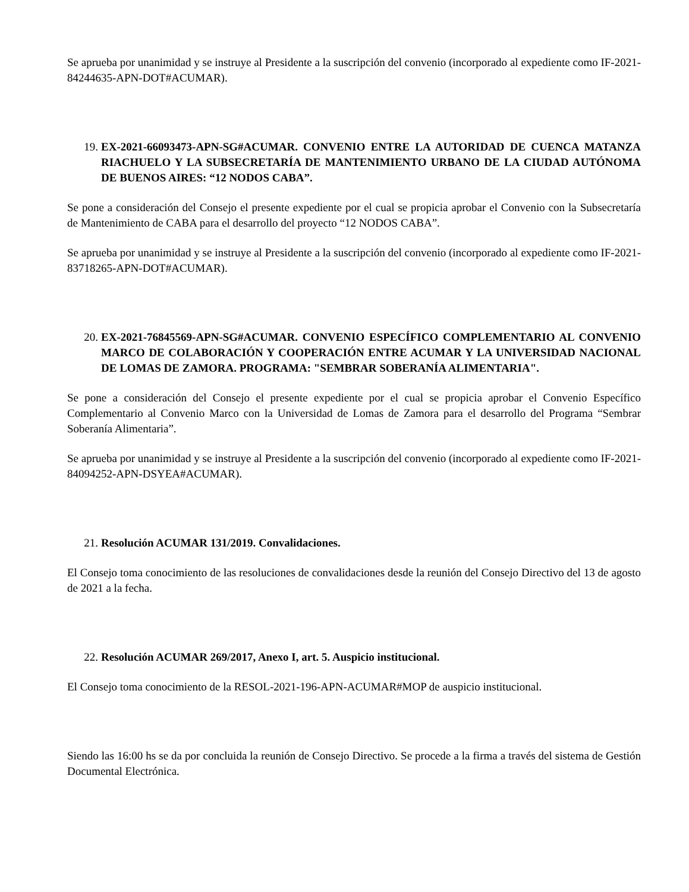Se aprueba por unanimidad y se instruye al Presidente a la suscripción del convenio (incorporado al expediente como IF-2021-84244635-APN-DOT#ACUMAR).
19. EX-2021-66093473-APN-SG#ACUMAR. CONVENIO ENTRE LA AUTORIDAD DE CUENCA MATANZA RIACHUELO Y LA SUBSECRETARÍA DE MANTENIMIENTO URBANO DE LA CIUDAD AUTÓNOMA DE BUENOS AIRES: “12 NODOS CABA”.
Se pone a consideración del Consejo el presente expediente por el cual se propicia aprobar el Convenio con la Subsecretaría de Mantenimiento de CABA para el desarrollo del proyecto “12 NODOS CABA”.
Se aprueba por unanimidad y se instruye al Presidente a la suscripción del convenio (incorporado al expediente como IF-2021-83718265-APN-DOT#ACUMAR).
20. EX-2021-76845569-APN-SG#ACUMAR. CONVENIO ESPECÍFICO COMPLEMENTARIO AL CONVENIO MARCO DE COLABORACIÓN Y COOPERACIÓN ENTRE ACUMAR Y LA UNIVERSIDAD NACIONAL DE LOMAS DE ZAMORA. PROGRAMA: "SEMBRAR SOBERANÍA ALIMENTARIA".
Se pone a consideración del Consejo el presente expediente por el cual se propicia aprobar el Convenio Específico Complementario al Convenio Marco con la Universidad de Lomas de Zamora para el desarrollo del Programa “Sembrar Soberanía Alimentaria”.
Se aprueba por unanimidad y se instruye al Presidente a la suscripción del convenio (incorporado al expediente como IF-2021-84094252-APN-DSYEA#ACUMAR).
21. Resolución ACUMAR 131/2019. Convalidaciones.
El Consejo toma conocimiento de las resoluciones de convalidaciones desde la reunión del Consejo Directivo del 13 de agosto de 2021 a la fecha.
22. Resolución ACUMAR 269/2017, Anexo I, art. 5. Auspicio institucional.
El Consejo toma conocimiento de la RESOL-2021-196-APN-ACUMAR#MOP de auspicio institucional.
Siendo las 16:00 hs se da por concluida la reunión de Consejo Directivo. Se procede a la firma a través del sistema de Gestión Documental Electrónica.